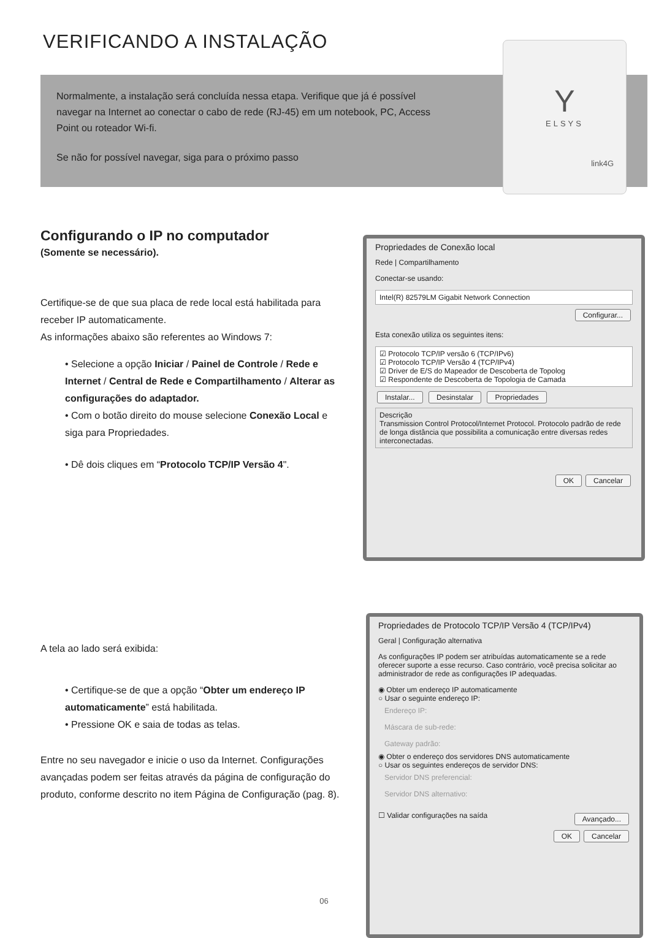VERIFICANDO A INSTALAÇÃO
Normalmente, a instalação será concluída nessa etapa. Verifique que já é possível navegar na Internet ao conectar o cabo de rede (RJ-45) em um notebook, PC, Access Point ou roteador Wi-fi.
Se não for possível navegar, siga para o próximo passo
Y
ELSYS
link4G
Configurando o IP no computador
(Somente se necessário).
Certifique-se de que sua placa de rede local está habilitada para receber IP automaticamente.
As informações abaixo são referentes ao Windows 7:
• Selecione a opção Iniciar / Painel de Controle / Rede e Internet / Central de Rede e Compartilhamento / Alterar as configurações do adaptador.
• Com o botão direito do mouse selecione Conexão Local e siga para Propriedades.
• Dê dois cliques em “Protocolo TCP/IP Versão 4".
A tela ao lado será exibida:
• Certifique-se de que a opção “Obter um endereço IP automaticamente” está habilitada.
• Pressione OK e saia de todas as telas.
Entre no seu navegador e inicie o uso da Internet. Configurações avançadas podem ser feitas através da página de configuração do produto, conforme descrito no item Página de Configuração (pag. 8).
Propriedades de Conexão local
Rede | Compartilhamento
Conectar-se usando:
Intel(R) 82579LM Gigabit Network Connection
Configurar...
Esta conexão utiliza os seguintes itens:
☑ Protocolo TCP/IP versão 6 (TCP/IPv6)
☑ Protocolo TCP/IP Versão 4 (TCP/IPv4)
☑ Driver de E/S do Mapeador de Descoberta de Topolog
☑ Respondente de Descoberta de Topologia de Camada
Instalar... Desinstalar Propriedades
Descrição
Transmission Control Protocol/Internet Protocol. Protocolo padrão de rede de longa distância que possibilita a comunicação entre diversas redes interconectadas.
OK Cancelar
Propriedades de Protocolo TCP/IP Versão 4 (TCP/IPv4)
Geral | Configuração alternativa
As configurações IP podem ser atribuídas automaticamente se a rede oferecer suporte a esse recurso. Caso contrário, você precisa solicitar ao administrador de rede as configurações IP adequadas.
◉ Obter um endereço IP automaticamente
○ Usar o seguinte endereço IP:
Endereço IP:
Máscara de sub-rede:
Gateway padrão:
◉ Obter o endereço dos servidores DNS automaticamente
○ Usar os seguintes endereços de servidor DNS:
Servidor DNS preferencial:
Servidor DNS alternativo:
☐ Validar configurações na saída Avançado...
OK Cancelar
06